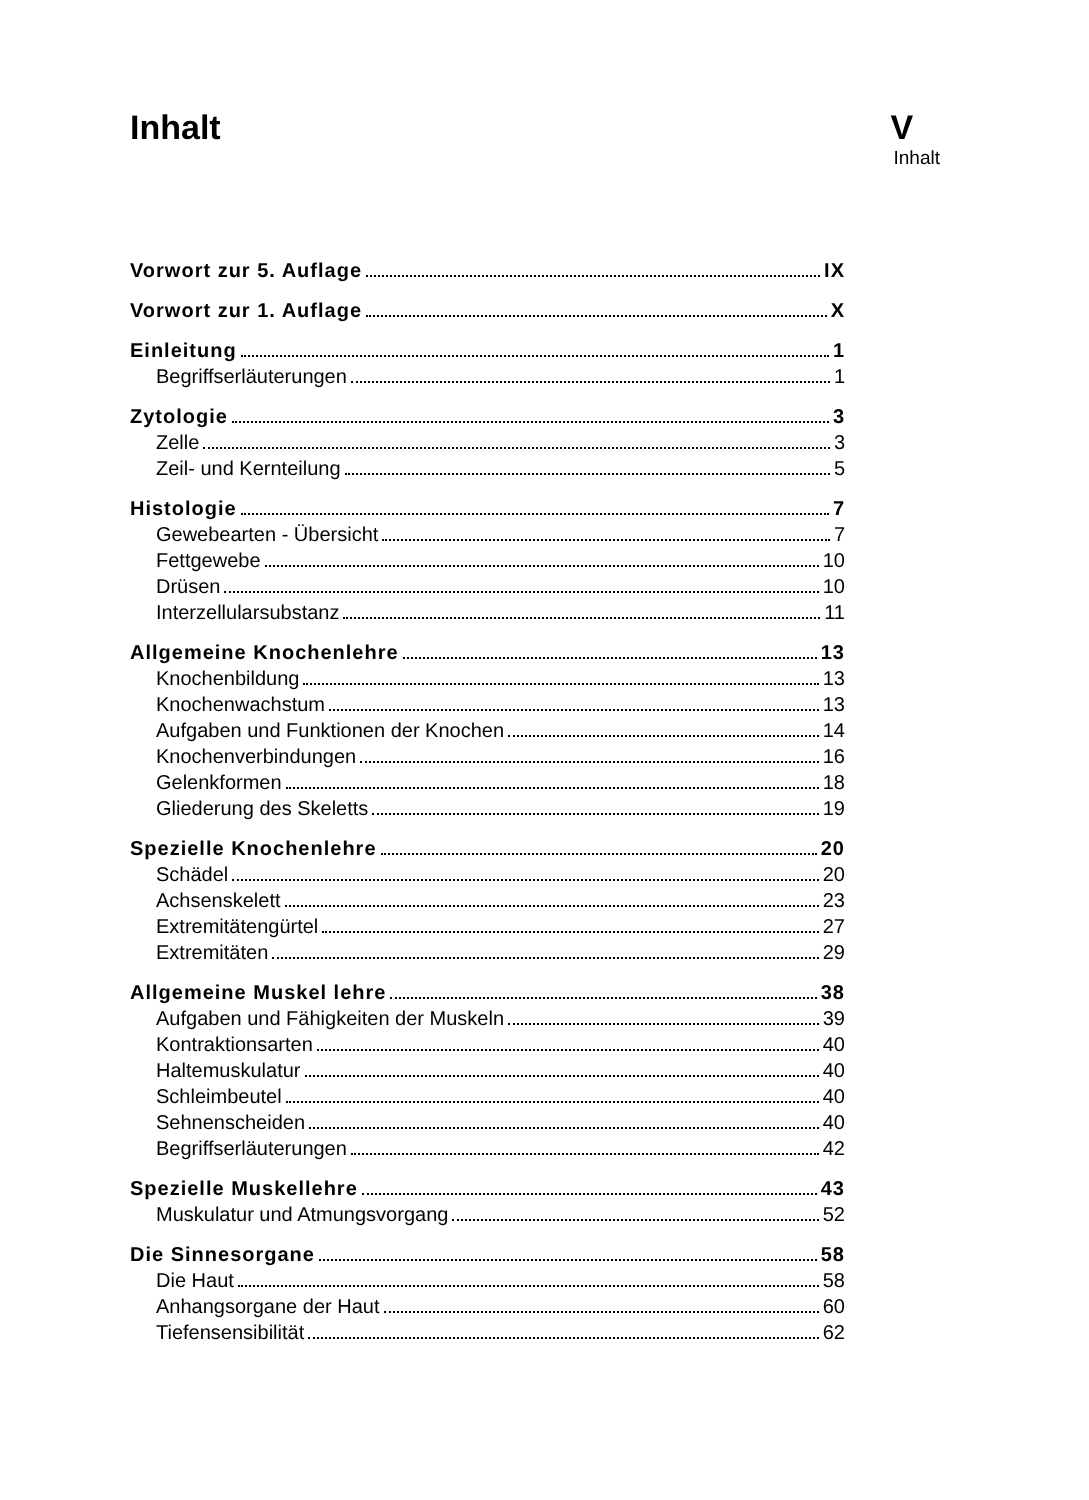Inhalt V
Inhalt
Vorwort zur 5. Auflage IX
Vorwort zur 1. Auflage X
Einleitung 1
Begriffserläuterungen 1
Zytologie 3
Zelle 3
Zeil- und Kernteilung 5
Histologie 7
Gewebearten - Übersicht 7
Fettgewebe 10
Drüsen 10
Interzellularsubstanz 11
Allgemeine Knochenlehre 13
Knochenbildung 13
Knochenwachstum 13
Aufgaben und Funktionen der Knochen 14
Knochenverbindungen 16
Gelenkformen 18
Gliederung des Skeletts 19
Spezielle Knochenlehre 20
Schädel 20
Achsenskelett 23
Extremitätengürtel 27
Extremitäten 29
Allgemeine Muskel lehre 38
Aufgaben und Fähigkeiten der Muskeln 39
Kontraktionsarten 40
Haltemuskulatur 40
Schleimbeutel 40
Sehnenscheiden 40
Begriffserläuterungen 42
Spezielle Muskellehre 43
Muskulatur und Atmungsvorgang 52
Die Sinnesorgane 58
Die Haut 58
Anhangsorgane der Haut 60
Tiefensensibilität 62